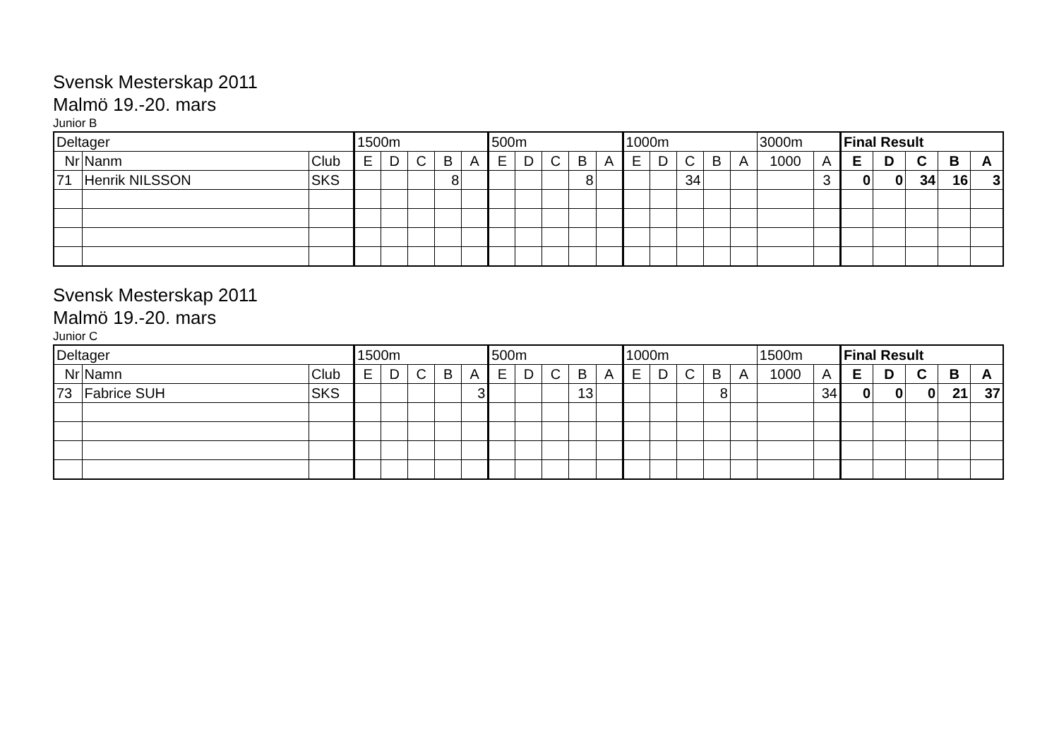Svensk Mesterskap 2011
Malmö 19.-20. mars
Junior B
| Deltager | | | 1500m | | | | | 500m | | | | | 1000m | | | | | 3000m | | Final Result | | | | |
| Nr | Nanm | Club | E | D | C | B | A | E | D | C | B | A | E | D | C | B | A | 1000 | A | E | D | C | B | A |
| 71 | Henrik NILSSON | SKS | | | | 8 | | | | | 8 | | | | 34 | | | | 3 | 0 | 0 | 34 | 16 | 3 |
Svensk Mesterskap 2011
Malmö 19.-20. mars
Junior C
| Deltager | | | 1500m | | | | | 500m | | | | | 1000m | | | | | 1500m | | Final Result | | | | |
| Nr | Namn | Club | E | D | C | B | A | E | D | C | B | A | E | D | C | B | A | 1000 | A | E | D | C | B | A |
| 73 | Fabrice SUH | SKS | | | | | 3 | | | | 13 | | | | | 8 | | | 34 | 0 | 0 | 0 | 21 | 37 |